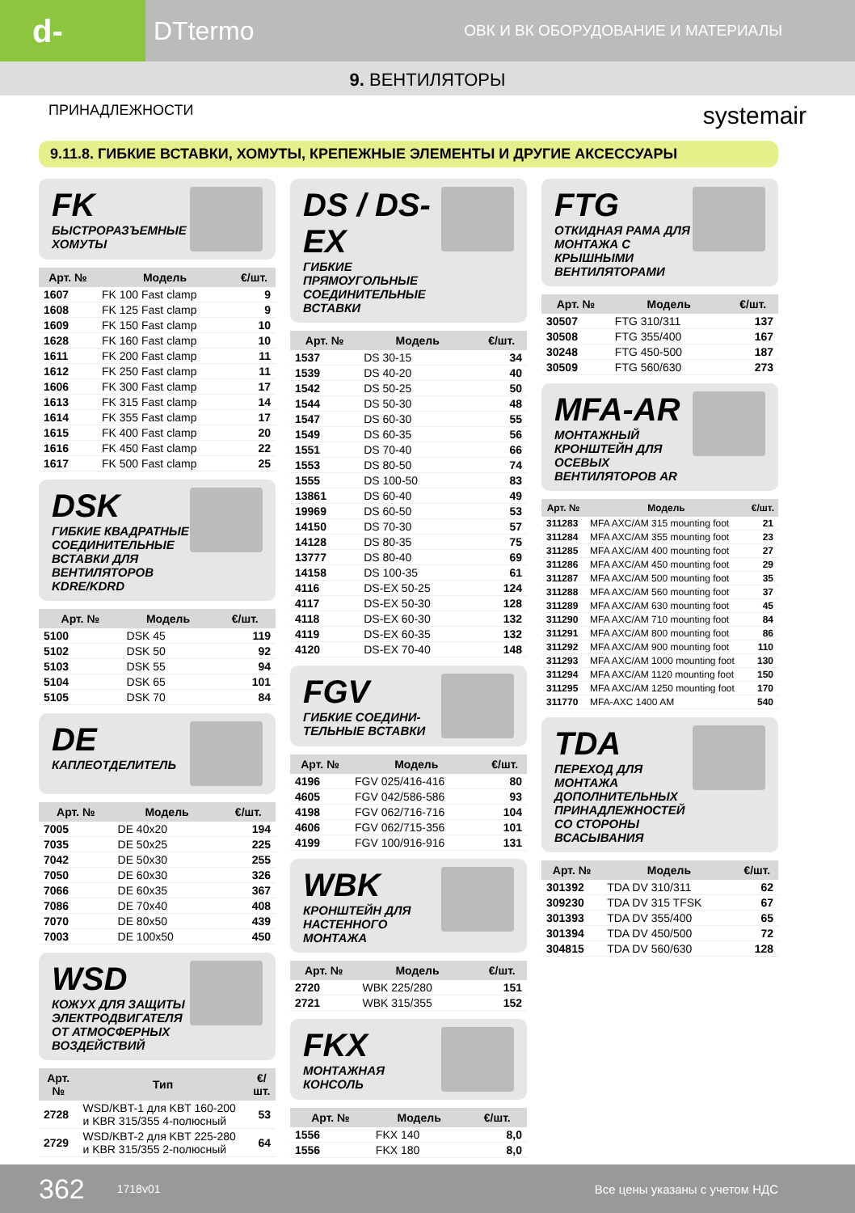d-
DTtermo
ОВК И ВК ОБОРУДОВАНИЕ И МАТЕРИАЛЫ
9. ВЕНТИЛЯТОРЫ
ПРИНАДЛЕЖНОСТИ systemair
9.11.8. ГИБКИЕ ВСТАВКИ, ХОМУТЫ, КРЕПЕЖНЫЕ ЭЛЕМЕНТЫ И ДРУГИЕ АКСЕССУАРЫ
FK
БЫСТРОРАЗЪЕМНЫЕ ХОМУТЫ
| Арт. № | Модель | €/шт. |
| --- | --- | --- |
| 1607 | FK 100 Fast clamp | 9 |
| 1608 | FK 125 Fast clamp | 9 |
| 1609 | FK 150 Fast clamp | 10 |
| 1628 | FK 160 Fast clamp | 10 |
| 1611 | FK 200 Fast clamp | 11 |
| 1612 | FK 250 Fast clamp | 11 |
| 1606 | FK 300 Fast clamp | 17 |
| 1613 | FK 315 Fast clamp | 14 |
| 1614 | FK 355 Fast clamp | 17 |
| 1615 | FK 400 Fast clamp | 20 |
| 1616 | FK 450 Fast clamp | 22 |
| 1617 | FK 500 Fast clamp | 25 |
DSK
ГИБКИЕ КВАДРАТНЫЕ СОЕДИНИТЕЛЬНЫЕ ВСТАВКИ ДЛЯ ВЕНТИЛЯТОРОВ KDRE/KDRD
| Арт. № | Модель | €/шт. |
| --- | --- | --- |
| 5100 | DSK 45 | 119 |
| 5102 | DSK 50 | 92 |
| 5103 | DSK 55 | 94 |
| 5104 | DSK 65 | 101 |
| 5105 | DSK 70 | 84 |
DE
КАПЛЕОТДЕЛИТЕЛЬ
| Арт. № | Модель | €/шт. |
| --- | --- | --- |
| 7005 | DE 40x20 | 194 |
| 7035 | DE 50x25 | 225 |
| 7042 | DE 50x30 | 255 |
| 7050 | DE 60x30 | 326 |
| 7066 | DE 60x35 | 367 |
| 7086 | DE 70x40 | 408 |
| 7070 | DE 80x50 | 439 |
| 7003 | DE 100x50 | 450 |
WSD
КОЖУХ ДЛЯ ЗАЩИТЫ ЭЛЕКТРОДВИГАТЕЛЯ ОТ АТМОСФЕРНЫХ ВОЗДЕЙСТВИЙ
| Арт. № | Тип | €/шт. |
| --- | --- | --- |
| 2728 | WSD/KBT-1 для KBT 160-200 и KBR 315/355 4-полюсный | 53 |
| 2729 | WSD/KBT-2 для KBT 225-280 и KBR 315/355 2-полюсный | 64 |
DS / DS-EX
ГИБКИЕ ПРЯМОУГОЛЬНЫЕ СОЕДИНИТЕЛЬНЫЕ ВСТАВКИ
| Арт. № | Модель | €/шт. |
| --- | --- | --- |
| 1537 | DS 30-15 | 34 |
| 1539 | DS 40-20 | 40 |
| 1542 | DS 50-25 | 50 |
| 1544 | DS 50-30 | 48 |
| 1547 | DS 60-30 | 55 |
| 1549 | DS 60-35 | 56 |
| 1551 | DS 70-40 | 66 |
| 1553 | DS 80-50 | 74 |
| 1555 | DS 100-50 | 83 |
| 13861 | DS 60-40 | 49 |
| 19969 | DS 60-50 | 53 |
| 14150 | DS 70-30 | 57 |
| 14128 | DS 80-35 | 75 |
| 13777 | DS 80-40 | 69 |
| 14158 | DS 100-35 | 61 |
| 4116 | DS-EX 50-25 | 124 |
| 4117 | DS-EX 50-30 | 128 |
| 4118 | DS-EX 60-30 | 132 |
| 4119 | DS-EX 60-35 | 132 |
| 4120 | DS-EX 70-40 | 148 |
FGV
ГИБКИЕ СОЕДИНИ-ТЕЛЬНЫЕ ВСТАВКИ
| Арт. № | Модель | €/шт. |
| --- | --- | --- |
| 4196 | FGV 025/416-416 | 80 |
| 4605 | FGV 042/586-586 | 93 |
| 4198 | FGV 062/716-716 | 104 |
| 4606 | FGV 062/715-356 | 101 |
| 4199 | FGV 100/916-916 | 131 |
WBK
КРОНШТЕЙН ДЛЯ НАСТЕННОГО МОНТАЖА
| Арт. № | Модель | €/шт. |
| --- | --- | --- |
| 2720 | WBK 225/280 | 151 |
| 2721 | WBK 315/355 | 152 |
FKX
МОНТАЖНАЯ КОНСОЛЬ
| Арт. № | Модель | €/шт. |
| --- | --- | --- |
| 1556 | FKX 140 | 8,0 |
| 1556 | FKX 180 | 8,0 |
FTG
ОТКИДНАЯ РАМА ДЛЯ МОНТАЖА С КРЫШНЫМИ ВЕНТИЛЯТОРАМИ
| Арт. № | Модель | €/шт. |
| --- | --- | --- |
| 30507 | FTG 310/311 | 137 |
| 30508 | FTG 355/400 | 167 |
| 30248 | FTG 450-500 | 187 |
| 30509 | FTG 560/630 | 273 |
MFA-AR
МОНТАЖНЫЙ КРОНШТЕЙН ДЛЯ ОСЕВЫХ ВЕНТИЛЯТОРОВ AR
| Арт. № | Модель | €/шт. |
| --- | --- | --- |
| 311283 | MFA AXC/AM 315 mounting foot | 21 |
| 311284 | MFA AXC/AM 355 mounting foot | 23 |
| 311285 | MFA AXC/AM 400 mounting foot | 27 |
| 311286 | MFA AXC/AM 450 mounting foot | 29 |
| 311287 | MFA AXC/AM 500 mounting foot | 35 |
| 311288 | MFA AXC/AM 560 mounting foot | 37 |
| 311289 | MFA AXC/AM 630 mounting foot | 45 |
| 311290 | MFA AXC/AM 710 mounting foot | 84 |
| 311291 | MFA AXC/AM 800 mounting foot | 86 |
| 311292 | MFA AXC/AM 900 mounting foot | 110 |
| 311293 | MFA AXC/AM 1000 mounting foot | 130 |
| 311294 | MFA AXC/AM 1120 mounting foot | 150 |
| 311295 | MFA AXC/AM 1250 mounting foot | 170 |
| 311770 | MFA-AXC 1400 AM | 540 |
TDA
ПЕРЕХОД ДЛЯ МОНТАЖА ДОПОЛНИТЕЛЬНЫХ ПРИНАДЛЕЖНОСТЕЙ СО СТОРОНЫ ВСАСЫВАНИЯ
| Арт. № | Модель | €/шт. |
| --- | --- | --- |
| 301392 | TDA DV 310/311 | 62 |
| 309230 | TDA DV 315 TFSK | 67 |
| 301393 | TDA DV 355/400 | 65 |
| 301394 | TDA DV 450/500 | 72 |
| 304815 | TDA DV 560/630 | 128 |
362 1718v01 Все цены указаны с учетом НДС